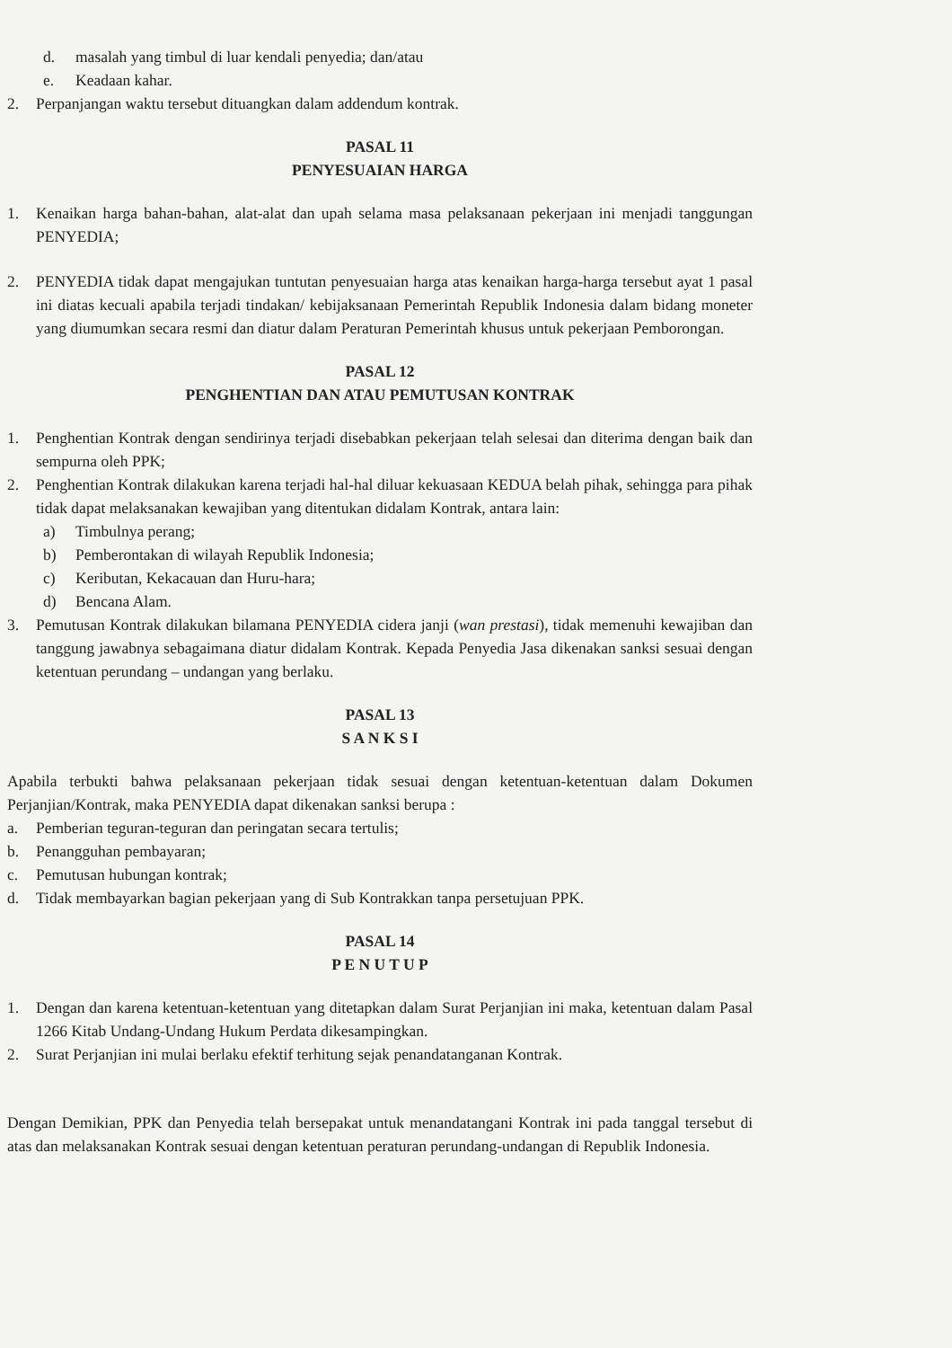d. masalah yang timbul di luar kendali penyedia; dan/atau
e. Keadaan kahar.
2. Perpanjangan waktu tersebut dituangkan dalam addendum kontrak.
PASAL 11
PENYESUAIAN HARGA
1. Kenaikan harga bahan-bahan, alat-alat dan upah selama masa pelaksanaan pekerjaan ini menjadi tanggungan PENYEDIA;
2. PENYEDIA tidak dapat mengajukan tuntutan penyesuaian harga atas kenaikan harga-harga tersebut ayat 1 pasal ini diatas kecuali apabila terjadi tindakan/ kebijaksanaan Pemerintah Republik Indonesia dalam bidang moneter yang diumumkan secara resmi dan diatur dalam Peraturan Pemerintah khusus untuk pekerjaan Pemborongan.
PASAL 12
PENGHENTIAN DAN ATAU PEMUTUSAN KONTRAK
1. Penghentian Kontrak dengan sendirinya terjadi disebabkan pekerjaan telah selesai dan diterima dengan baik dan sempurna oleh PPK;
2. Penghentian Kontrak dilakukan karena terjadi hal-hal diluar kekuasaan KEDUA belah pihak, sehingga para pihak tidak dapat melaksanakan kewajiban yang ditentukan didalam Kontrak, antara lain:
a) Timbulnya perang;
b) Pemberontakan di wilayah Republik Indonesia;
c) Keributan, Kekacauan dan Huru-hara;
d) Bencana Alam.
3. Pemutusan Kontrak dilakukan bilamana PENYEDIA cidera janji (wan prestasi), tidak memenuhi kewajiban dan tanggung jawabnya sebagaimana diatur didalam Kontrak. Kepada Penyedia Jasa dikenakan sanksi sesuai dengan ketentuan perundang – undangan yang berlaku.
PASAL 13
S A N K S I
Apabila terbukti bahwa pelaksanaan pekerjaan tidak sesuai dengan ketentuan-ketentuan dalam Dokumen Perjanjian/Kontrak, maka PENYEDIA dapat dikenakan sanksi berupa :
a. Pemberian teguran-teguran dan peringatan secara tertulis;
b. Penangguhan pembayaran;
c. Pemutusan hubungan kontrak;
d. Tidak membayarkan bagian pekerjaan yang di Sub Kontrakkan tanpa persetujuan PPK.
PASAL 14
P E N U T U P
1. Dengan dan karena ketentuan-ketentuan yang ditetapkan dalam Surat Perjanjian ini maka, ketentuan dalam Pasal 1266 Kitab Undang-Undang Hukum Perdata dikesampingkan.
2. Surat Perjanjian ini mulai berlaku efektif terhitung sejak penandatanganan Kontrak.
Dengan Demikian, PPK dan Penyedia telah bersepakat untuk menandatangani Kontrak ini pada tanggal tersebut di atas dan melaksanakan Kontrak sesuai dengan ketentuan peraturan perundang-undangan di Republik Indonesia.